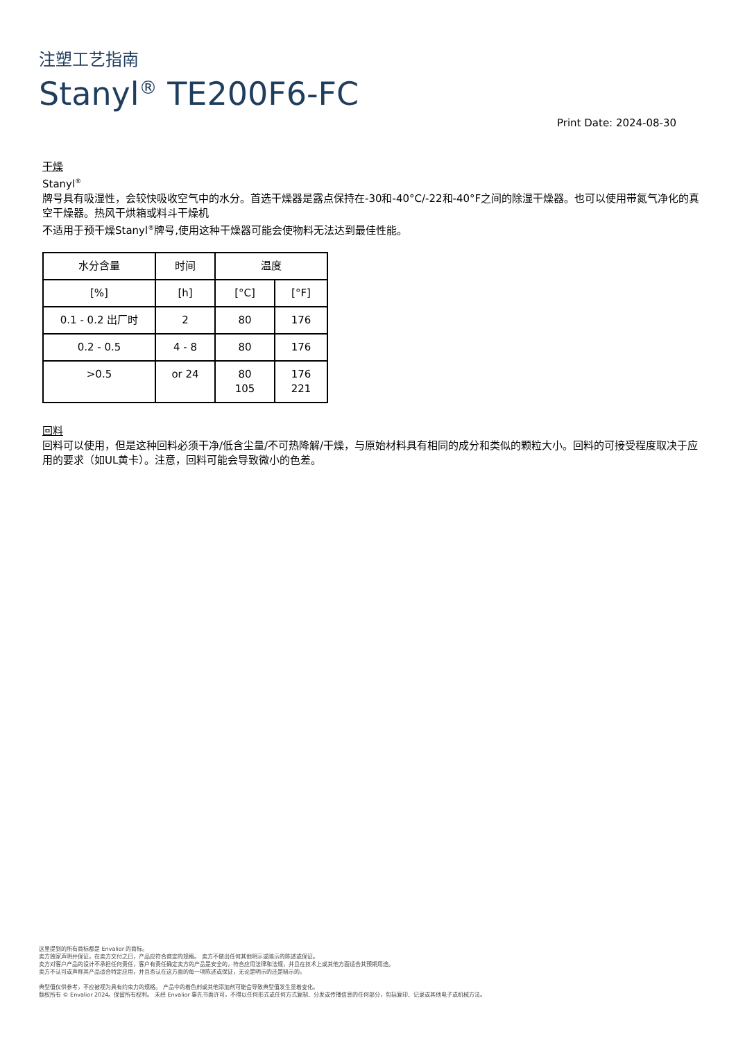注塑工艺指南
Stanyl<sup>®</sup> TE200F6-FC
Print Date: 2024-08-30
干燥
Stanyl<sup>®</sup>
牌号具有吸湿性，会较快吸收空气中的水分。首选干燥器是露点保持在-30和-40°C/-22和-40°F之间的除湿干燥器。也可以使用带氮气净化的真空干燥器。热风干烘箱或料斗干燥机
不适用于预干燥Stanyl<sup>®</sup>牌号,使用这种干燥器可能会使物料无法达到最佳性能。
| 水分含量 | 时间 | 温度 | |
| --- | --- | --- | --- |
| [%] | [h] | [°C] | [°F] |
| 0.1 - 0.2 出厂时 | 2 | 80 | 176 |
| 0.2 - 0.5 | 4 - 8 | 80 | 176 |
| >0.5 | or 24 | 80 105 | 176 221 |
回料
回料可以使用，但是这种回料必须干净/低含尘量/不可热降解/干燥，与原始材料具有相同的成分和类似的颗粒大小。回料的可接受程度取决于应用的要求（如UL黄卡）。注意，回料可能会导致微小的色差。
这里提到的所有商标都是 Envalior 的商标。
卖方独家声明并保证，在卖方交付之日，产品应符合商定的规格。 卖方不做出任何其他明示或暗示的陈述或保证。
卖方对客户产品的设计不承担任何责任，客户有责任确定卖方的产品是安全的，符合应用法律和法规，并且在技术上或其他方面适合其预期用途。
卖方不认可或声称其产品适合特定应用，并且否认在这方面的每一项陈述或保证，无论是明示的还是暗示的。
典型值仅供参考，不应被视为具有约束力的规格。 产品中的着色剂或其他添加剂可能会导致典型值发生显着变化。
版权所有 © Envalior 2024。保留所有权利。 未经 Envalior 事先书面许可，不得以任何形式或任何方式复制、分发或传播信息的任何部分，包括复印、记录或其他电子或机械方法。